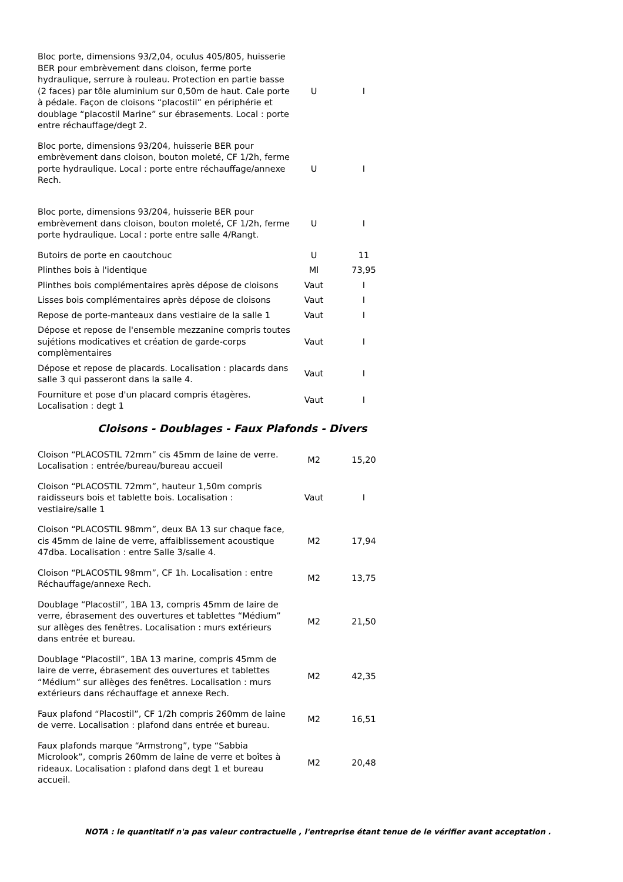| Bloc porte, dimensions 93/2,04, oculus 405/805, huisserie BER pour embrèvement dans cloison, ferme porte hydraulique, serrure à rouleau. Protection en partie basse (2 faces) par tôle aluminium sur 0,50m de haut. Cale porte à pédale. Façon de cloisons “placostil” en périphérie et doublage “placostil Marine” sur ébrasements. Local : porte entre réchauffage/degt 2. | U | I |
| Bloc porte, dimensions 93/204, huisserie BER pour embrèvement dans cloison, bouton moleté, CF 1/2h, ferme porte hydraulique. Local : porte entre réchauffage/annexe Rech. | U | I |
| Bloc porte, dimensions 93/204, huisserie BER pour embrèvement dans cloison, bouton moleté, CF 1/2h, ferme porte hydraulique. Local : porte entre salle 4/Rangt. | U | I |
| Butoirs de porte en caoutchouc | U | 11 |
| Plinthes bois à l'identique | Ml | 73,95 |
| Plinthes bois complémentaires après dépose de cloisons | Vaut | I |
| Lisses bois complémentaires après dépose de cloisons | Vaut | I |
| Repose de porte-manteaux dans vestiaire de la salle 1 | Vaut | I |
| Dépose et repose de l'ensemble mezzanine compris toutes sujétions modicatives et création de garde-corps complèmentaires | Vaut | I |
| Dépose et repose de placards. Localisation : placards dans salle 3 qui passeront dans la salle 4. | Vaut | I |
| Fourniture et pose d'un placard compris étagères. Localisation : degt 1 | Vaut | I |
Cloisons - Doublages - Faux Plafonds - Divers
| Cloison “PLACOSTIL 72mm” cis 45mm de laine de verre. Localisation : entrée/bureau/bureau accueil | M2 | 15,20 |
| Cloison “PLACOSTIL 72mm”, hauteur 1,50m compris raidisseurs bois et tablette bois. Localisation : vestiaire/salle 1 | Vaut | I |
| Cloison “PLACOSTIL 98mm”, deux BA 13 sur chaque face, cis 45mm de laine de verre, affaiblissement acoustique 47dba. Localisation : entre Salle 3/salle 4. | M2 | 17,94 |
| Cloison “PLACOSTIL 98mm”, CF 1h. Localisation : entre Réchauffage/annexe Rech. | M2 | 13,75 |
| Doublage “Placostil”, 1BA 13, compris 45mm de laire de verre, ébrasement des ouvertures et tablettes “Médium” sur allèges des fenêtres. Localisation : murs extérieurs dans entrée et bureau. | M2 | 21,50 |
| Doublage “Placostil”, 1BA 13 marine, compris 45mm de laire de verre, ébrasement des ouvertures et tablettes “Médium” sur allèges des fenêtres. Localisation : murs extérieurs dans réchauffage et annexe Rech. | M2 | 42,35 |
| Faux plafond “Placostil”, CF 1/2h compris 260mm de laine de verre. Localisation : plafond dans entrée et bureau. | M2 | 16,51 |
| Faux plafonds marque “Armstrong”, type “Sabbia Microlook”, compris 260mm de laine de verre et boîtes à rideaux. Localisation : plafond dans degt 1 et bureau accueil. | M2 | 20,48 |
NOTA : le quantitatif n'a pas valeur contractuelle , l'entreprise étant tenue de le vérifier avant acceptation .